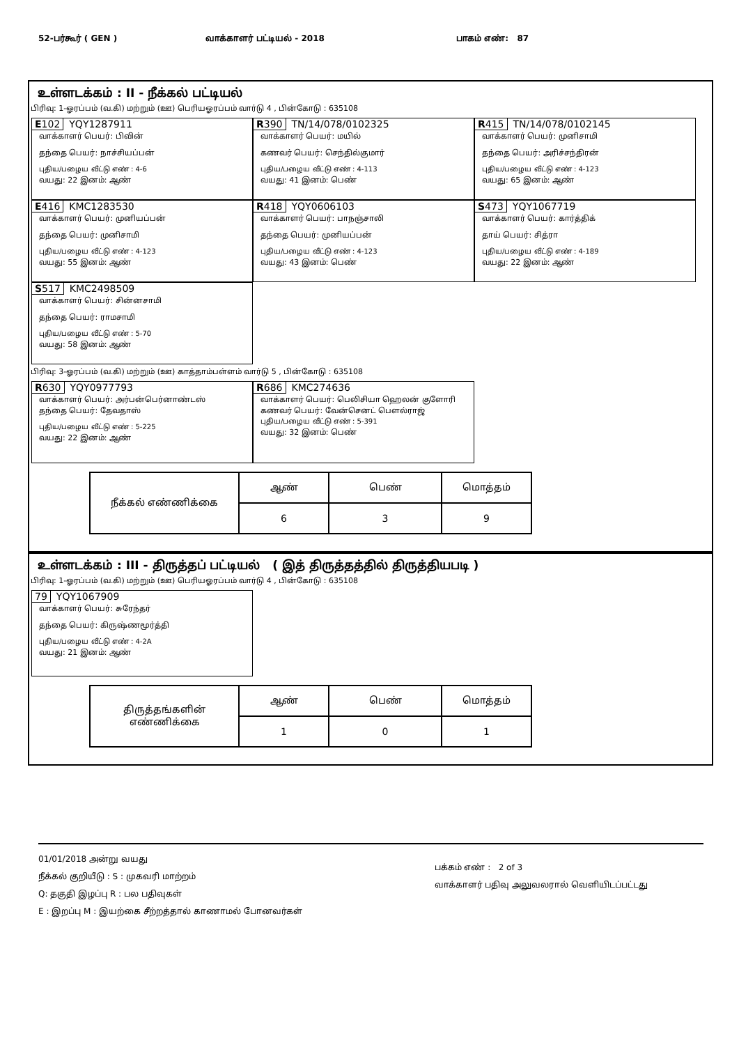52-பர்கூர் ( GEN ) வாக்காளர் பட்டியல் - 2018 பாகம் எண்: 87
உள்ளடக்கம் : II - நீக்கல் பட்டியல்
பிரிவு: 1-ஓரப்பம் (வ.கி) மற்றும் (ஊ) பெரியஓரப்பம் வார்டு 4 , பின்கோடு : 635108
E102 YQY1287911
வாக்காளர் பெயர்: பிவின்
தந்தை பெயர்: நாச்சியப்பன்
புதிய/பழைய வீட்டு எண் : 4-6
வயது: 22 இனம்: ஆண்
R390 TN/14/078/0102325
வாக்காளர் பெயர்: மயில்
கணவர் பெயர்: செந்தில்குமார்
புதிய/பழைய வீட்டு எண் : 4-113
வயது: 41 இனம்: பெண்
R415 TN/14/078/0102145
வாக்காளர் பெயர்: முனிசாமி
தந்தை பெயர்: அரிச்சந்திரன்
புதிய/பழைய வீட்டு எண் : 4-123
வயது: 65 இனம்: ஆண்
E416 KMC1283530
வாக்காளர் பெயர்: முனியப்பன்
தந்தை பெயர்: முனிசாமி
புதிய/பழைய வீட்டு எண் : 4-123
வயது: 55 இனம்: ஆண்
R418 YQY0606103
வாக்காளர் பெயர்: பாநஞ்சாலி
தந்தை பெயர்: முனியப்பன்
புதிய/பழைய வீட்டு எண் : 4-123
வயது: 43 இனம்: பெண்
S473 YQY1067719
வாக்காளர் பெயர்: கார்த்திக்
தாய் பெயர்: சித்ரா
புதிய/பழைய வீட்டு எண் : 4-189
வயது: 22 இனம்: ஆண்
S517 KMC2498509
வாக்காளர் பெயர்: சின்னசாமி
தந்தை பெயர்: ராமசாமி
புதிய/பழைய வீட்டு எண் : 5-70
வயது: 58 இனம்: ஆண்
பிரிவு: 3-ஓரப்பம் (வ.கி) மற்றும் (ஊ) காத்தாம்பள்ளம் வார்டு 5 , பின்கோடு : 635108
R630 YQY0977793
வாக்காளர் பெயர்: அர்பன்பெர்னாண்டஸ்
தந்தை பெயர்: தேவதாஸ்
புதிய/பழைய வீட்டு எண் : 5-225
வயது: 22 இனம்: ஆண்
R686 KMC274636
வாக்காளர் பெயர்: பெலிசியா ஹெலன் குளோரி
கணவர் பெயர்: வேன்செனட் பௌல்ராஜ்
புதிய/பழைய வீட்டு எண் : 5-391
வயது: 32 இனம்: பெண்
| நீக்கல் எண்ணிக்கை | ஆண் | பெண் | மொத்தம் |
| --- | --- | --- | --- |
| | 6 | 3 | 9 |
உள்ளடக்கம் : III - திருத்தப் பட்டியல் ( இத் திருத்தத்தில் திருத்தியபடி )
பிரிவு: 1-ஓரப்பம் (வ.கி) மற்றும் (ஊ) பெரியஓரப்பம் வார்டு 4 , பின்கோடு : 635108
79 YQY1067909
வாக்காளர் பெயர்: சுரேந்தர்
தந்தை பெயர்: கிருஷ்ணமூர்த்தி
புதிய/பழைய வீட்டு எண் : 4-2A
வயது: 21 இனம்: ஆண்
| திருத்தங்களின் எண்ணிக்கை | ஆண் | பெண் | மொத்தம் |
| --- | --- | --- | --- |
| | 1 | 0 | 1 |
01/01/2018 அன்று வயது
நீக்கல் குறியீடு : S : முகவரி மாற்றம்
Q: தகுதி இழப்பு R : பல பதிவுகள்
E : இறப்பு M : இயற்கை சீற்றத்தால் காணாமல் போனவர்கள்
பக்கம் எண் : 2 of 3
வாக்காளர் பதிவு அலுவலரால் வெளியிடப்பட்டது